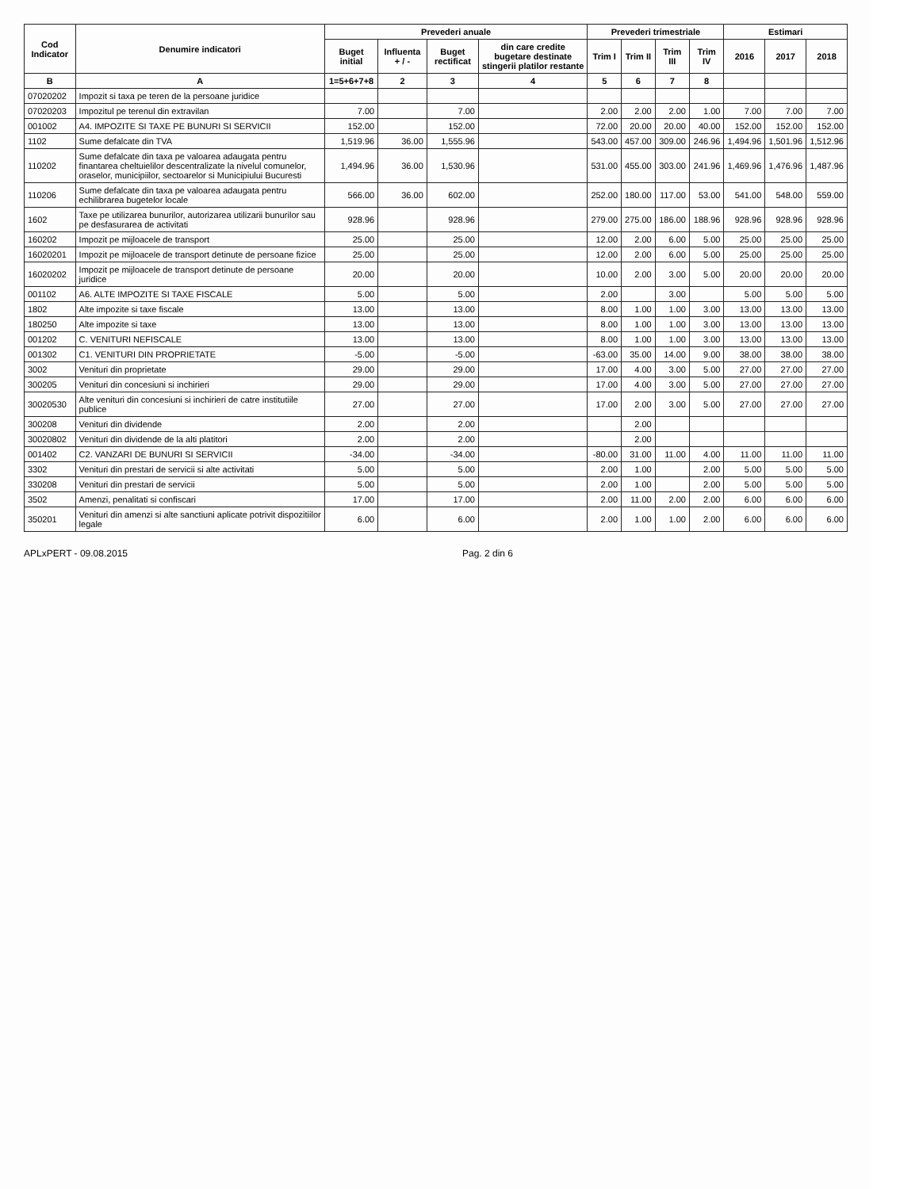| Cod Indicator | Denumire indicatori | Prevederi anuale | | | | Prevederi trimestriale | | | | Estimari | | |
| --- | --- | --- | --- | --- | --- | --- | --- | --- | --- | --- | --- | --- |
| | | Buget initial | Influenta + / - | Buget rectificat | din care credite bugetare destinate stingerii platilor restante | Trim I | Trim II | Trim III | Trim IV | 2016 | 2017 | 2018 |
| B | A | 1=5+6+7+8 | 2 | 3 | 4 | 5 | 6 | 7 | 8 | | | |
| 07020202 | Impozit si taxa pe teren de la persoane juridice | | | | | | | | | | | |
| 07020203 | Impozitul pe terenul din extravilan | 7.00 | | 7.00 | | 2.00 | 2.00 | 2.00 | 1.00 | 7.00 | 7.00 | 7.00 |
| 001002 | A4. IMPOZITE SI TAXE PE BUNURI SI SERVICII | 152.00 | | 152.00 | | 72.00 | 20.00 | 20.00 | 40.00 | 152.00 | 152.00 | 152.00 |
| 1102 | Sume defalcate din TVA | 1,519.96 | 36.00 | 1,555.96 | | 543.00 | 457.00 | 309.00 | 246.96 | 1,494.96 | 1,501.96 | 1,512.96 |
| 110202 | Sume defalcate din taxa pe valoarea adaugata pentru finantarea cheltuielilor descentralizate la nivelul comunelor, oraselor, municipiilor, sectoarelor si Municipiului Bucuresti | 1,494.96 | 36.00 | 1,530.96 | | 531.00 | 455.00 | 303.00 | 241.96 | 1,469.96 | 1,476.96 | 1,487.96 |
| 110206 | Sume defalcate din taxa pe valoarea adaugata pentru echilibrarea bugetelor locale | 566.00 | 36.00 | 602.00 | | 252.00 | 180.00 | 117.00 | 53.00 | 541.00 | 548.00 | 559.00 |
| 1602 | Taxe pe utilizarea bunurilor, autorizarea utilizarii bunurilor sau pe desfasurarea de activitati | 928.96 | | 928.96 | | 279.00 | 275.00 | 186.00 | 188.96 | 928.96 | 928.96 | 928.96 |
| 160202 | Impozit pe mijloacele de transport | 25.00 | | 25.00 | | 12.00 | 2.00 | 6.00 | 5.00 | 25.00 | 25.00 | 25.00 |
| 16020201 | Impozit pe mijloacele de transport detinute de persoane fizice | 25.00 | | 25.00 | | 12.00 | 2.00 | 6.00 | 5.00 | 25.00 | 25.00 | 25.00 |
| 16020202 | Impozit pe mijloacele de transport detinute de persoane juridice | 20.00 | | 20.00 | | 10.00 | 2.00 | 3.00 | 5.00 | 20.00 | 20.00 | 20.00 |
| 001102 | A6. ALTE IMPOZITE SI TAXE FISCALE | 5.00 | | 5.00 | | 2.00 | | 3.00 | | 5.00 | 5.00 | 5.00 |
| 1802 | Alte impozite si taxe fiscale | 13.00 | | 13.00 | | 8.00 | 1.00 | 1.00 | 3.00 | 13.00 | 13.00 | 13.00 |
| 180250 | Alte impozite si taxe | 13.00 | | 13.00 | | 8.00 | 1.00 | 1.00 | 3.00 | 13.00 | 13.00 | 13.00 |
| 001202 | C. VENITURI NEFISCALE | 13.00 | | 13.00 | | 8.00 | 1.00 | 1.00 | 3.00 | 13.00 | 13.00 | 13.00 |
| 001302 | C1. VENITURI DIN PROPRIETATE | -5.00 | | -5.00 | | -63.00 | 35.00 | 14.00 | 9.00 | 38.00 | 38.00 | 38.00 |
| 3002 | Venituri din proprietate | 29.00 | | 29.00 | | 17.00 | 4.00 | 3.00 | 5.00 | 27.00 | 27.00 | 27.00 |
| 300205 | Venituri din concesiuni si inchirieri | 29.00 | | 29.00 | | 17.00 | 4.00 | 3.00 | 5.00 | 27.00 | 27.00 | 27.00 |
| 30020530 | Alte venituri din concesiuni si inchirieri de catre institutiile publice | 27.00 | | 27.00 | | 17.00 | 2.00 | 3.00 | 5.00 | 27.00 | 27.00 | 27.00 |
| 300208 | Venituri din dividende | 2.00 | | 2.00 | | | 2.00 | | | | | |
| 30020802 | Venituri din dividende de la alti platitori | 2.00 | | 2.00 | | | 2.00 | | | | | |
| 001402 | C2. VANZARI DE BUNURI SI SERVICII | -34.00 | | -34.00 | | -80.00 | 31.00 | 11.00 | 4.00 | 11.00 | 11.00 | 11.00 |
| 3302 | Venituri din prestari de servicii si alte activitati | 5.00 | | 5.00 | | 2.00 | 1.00 | | 2.00 | 5.00 | 5.00 | 5.00 |
| 330208 | Venituri din prestari de servicii | 5.00 | | 5.00 | | 2.00 | 1.00 | | 2.00 | 5.00 | 5.00 | 5.00 |
| 3502 | Amenzi, penalitati si confiscari | 17.00 | | 17.00 | | 2.00 | 11.00 | 2.00 | 2.00 | 6.00 | 6.00 | 6.00 |
| 350201 | Venituri din amenzi si alte sanctiuni aplicate potrivit dispozitiilor legale | 6.00 | | 6.00 | | 2.00 | 1.00 | 1.00 | 2.00 | 6.00 | 6.00 | 6.00 |
APLxPERT - 09.08.2015 Pag. 2 din 6